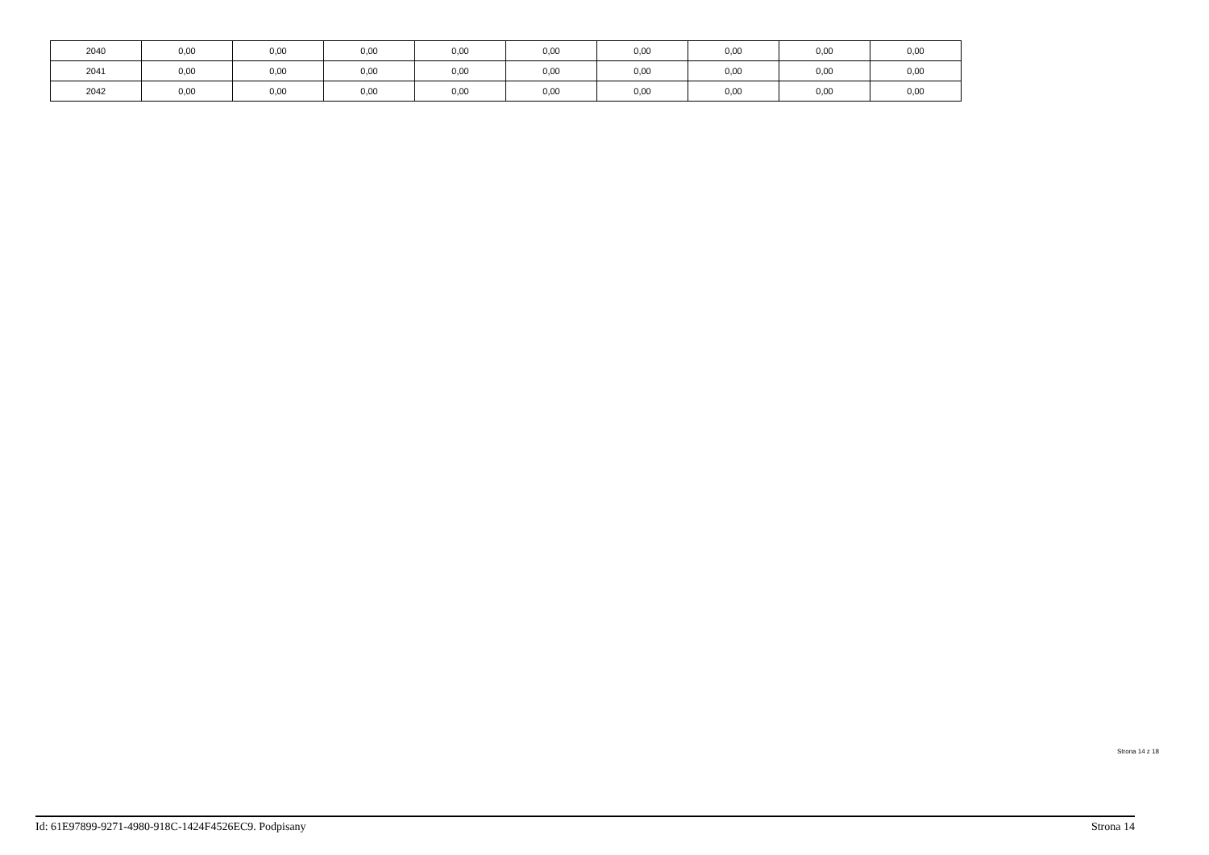| 2040 | 0,00 | 0,00 | 0,00 | 0,00 | 0,00 | 0,00 | 0,00 | 0,00 | 0,00 |
| 2041 | 0,00 | 0,00 | 0,00 | 0,00 | 0,00 | 0,00 | 0,00 | 0,00 | 0,00 |
| 2042 | 0,00 | 0,00 | 0,00 | 0,00 | 0,00 | 0,00 | 0,00 | 0,00 | 0,00 |
Strona 14 z 18
Id: 61E97899-9271-4980-918C-1424F4526EC9. Podpisany Strona 14